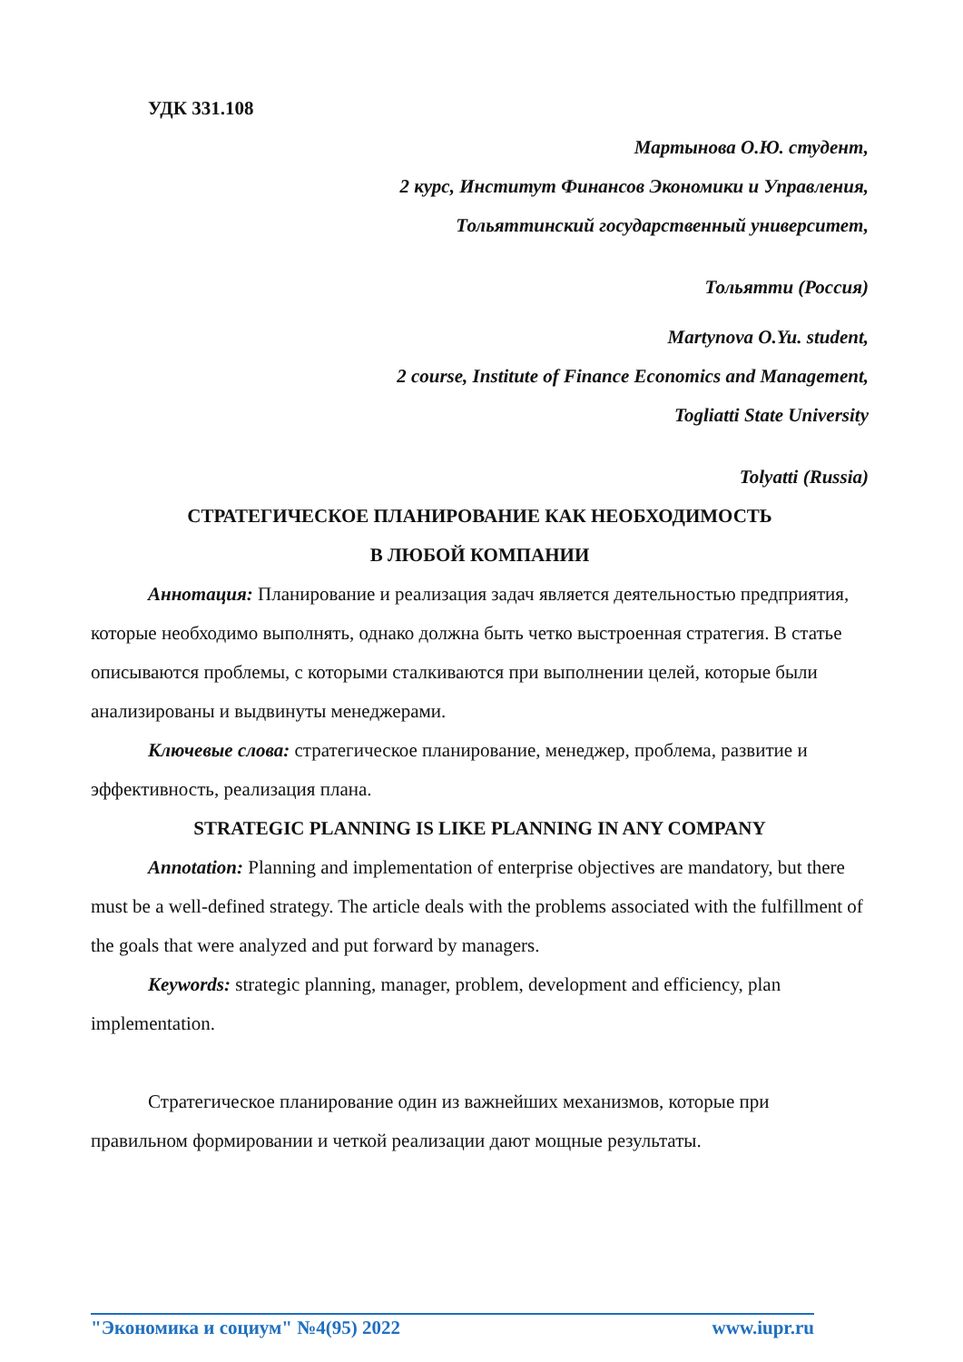УДК 331.108
Мартынова О.Ю. студент,
2 курс, Институт Финансов Экономики и Управления,
Тольяттинский государственный университет,
Тольятти (Россия)
Martynova O.Yu. student,
2 course, Institute of Finance Economics and Management,
Togliatti State University
Tolyatti (Russia)
СТРАТЕГИЧЕСКОЕ ПЛАНИРОВАНИЕ КАК НЕОБХОДИМОСТЬ
В ЛЮБОЙ КОМПАНИИ
Аннотация: Планирование и реализация задач является деятельностью предприятия, которые необходимо выполнять, однако должна быть четко выстроенная стратегия. В статье описываются проблемы, с которыми сталкиваются при выполнении целей, которые были анализированы и выдвинуты менеджерами.
Ключевые слова: стратегическое планирование, менеджер, проблема, развитие и эффективность, реализация плана.
STRATEGIC PLANNING IS LIKE PLANNING IN ANY COMPANY
Annotation: Planning and implementation of enterprise objectives are mandatory, but there must be a well-defined strategy. The article deals with the problems associated with the fulfillment of the goals that were analyzed and put forward by managers.
Keywords: strategic planning, manager, problem, development and efficiency, plan implementation.
Стратегическое планирование один из важнейших механизмов, которые при правильном формировании и четкой реализации дают мощные результаты.
"Экономика и социум" №4(95) 2022 www.iupr.ru